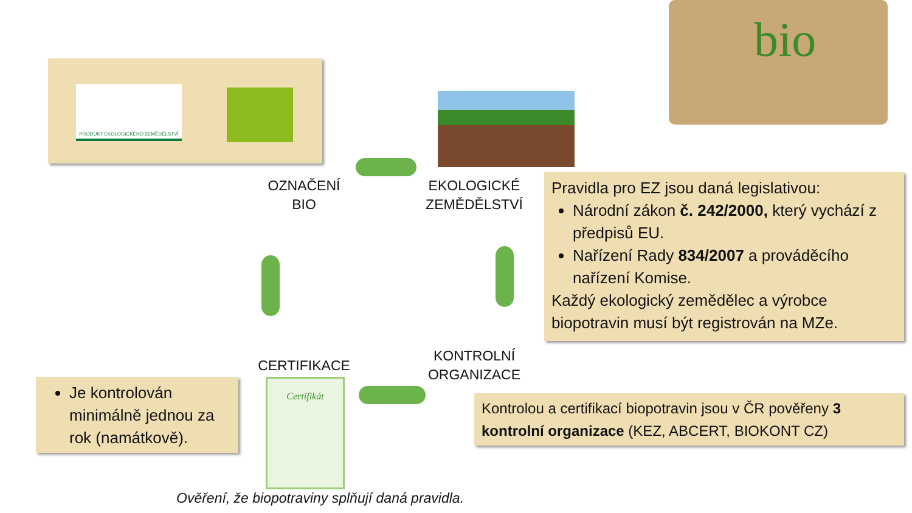PRODUKT EKOLOGICKÉHO ZEMĚDĚLSTVÍ
bio
OZNAČENÍ
BIO
EKOLOGICKÉ
ZEMĚDĚLSTVÍ
KONTROLNÍ
ORGANIZACE
CERTIFIKACE
Certifikát
Pravidla pro EZ jsou daná legislativou:
Národní zákon č. 242/2000, který vychází z předpisů EU.
Nařízení Rady 834/2007 a prováděcího nařízení Komise.
Každý ekologický zemědělec a výrobce biopotravin musí být registrován na MZe.
Je kontrolován minimálně jednou za rok (namátkově).
Kontrolou a certifikací biopotravin jsou v ČR pověřeny 3 kontrolní organizace (KEZ, ABCERT, BIOKONT CZ)
Ověření, že biopotraviny splňují daná pravidla.